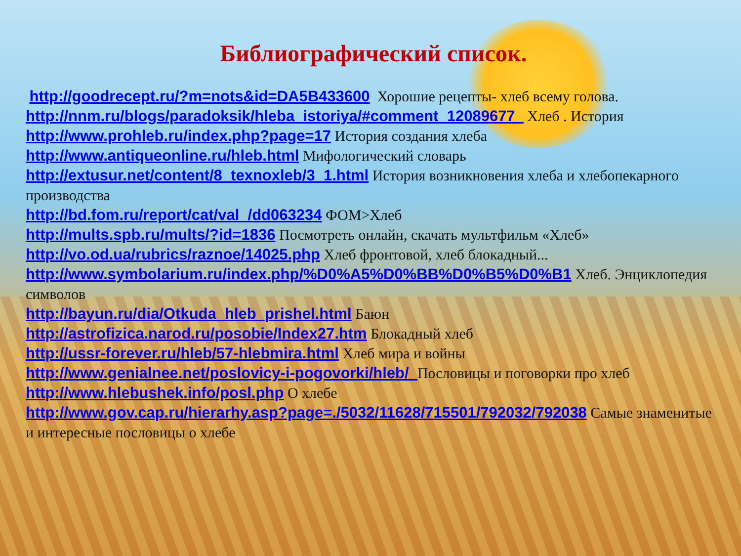Библиографический список.
http://goodrecept.ru/?m=nots&id=DA5B433600 Хорошие рецепты- хлеб всему голова.
http://nnm.ru/blogs/paradoksik/hleba_istoriya/#comment_12089677_ Хлеб . История
http://www.prohleb.ru/index.php?page=17 История создания хлеба
http://www.antiqueonline.ru/hleb.html Мифологический словарь
http://extusur.net/content/8_texnoxleb/3_1.html История возникновения хлеба и хлебопекарного производства
http://bd.fom.ru/report/cat/val_/dd063234 ФОМ>Хлеб
http://mults.spb.ru/mults/?id=1836 Посмотреть онлайн, скачать мультфильм «Хлеб»
http://vo.od.ua/rubrics/raznoe/14025.php Хлеб фронтовой, хлеб блокадный...
http://www.symbolarium.ru/index.php/%D0%A5%D0%BB%D0%B5%D0%B1 Хлеб. Энциклопедия символов
http://bayun.ru/dia/Otkuda_hleb_prishel.html Баюн
http://astrofizica.narod.ru/posobie/Index27.htm Блокадный хлеб
http://ussr-forever.ru/hleb/57-hlebmira.html Хлеб мира и войны
http://www.genialnee.net/poslovicy-i-pogovorki/hleb/_Пословицы и поговорки про хлеб
http://www.hlebushek.info/posl.php О хлебе
http://www.gov.cap.ru/hierarhy.asp?page=./5032/11628/715501/792032/792038 Самые знаменитые и интересные пословицы о хлебе